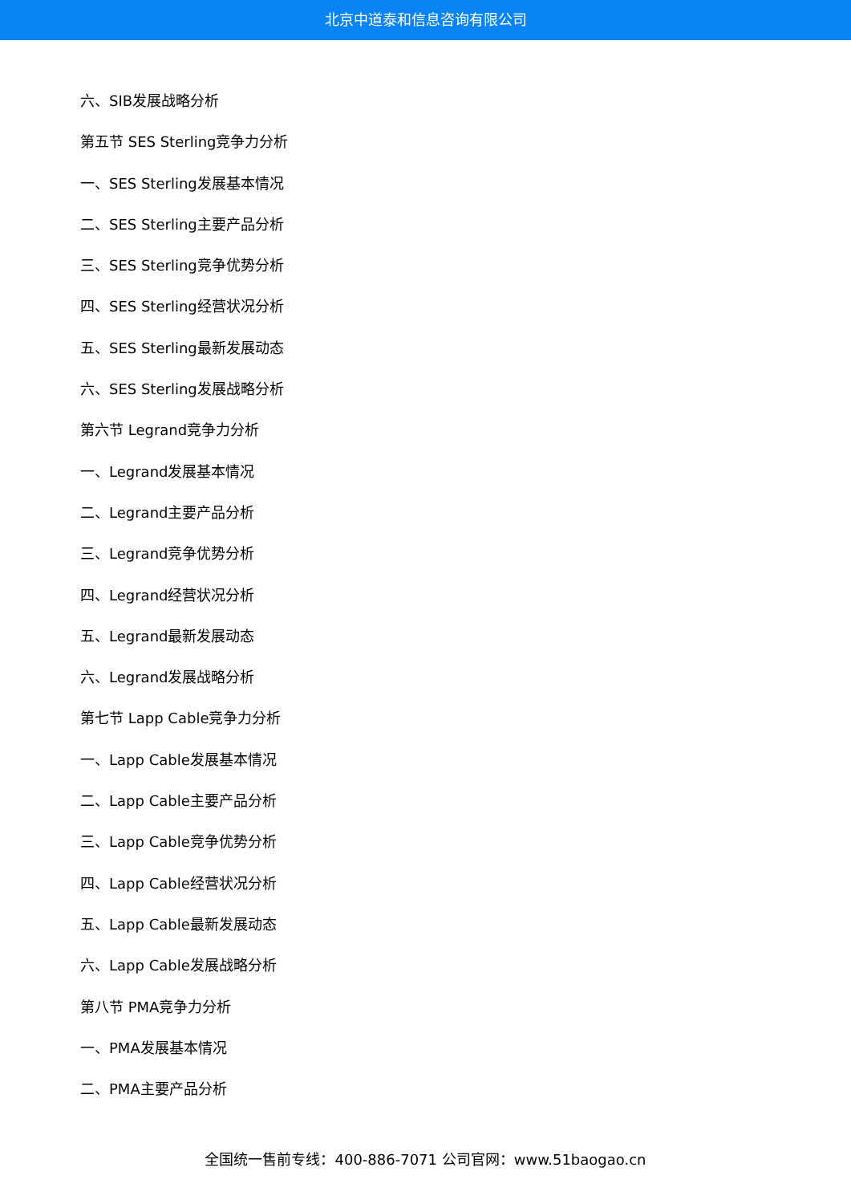北京中道泰和信息咨询有限公司
六、SIB发展战略分析
第五节 SES Sterling竞争力分析
一、SES Sterling发展基本情况
二、SES Sterling主要产品分析
三、SES Sterling竞争优势分析
四、SES Sterling经营状况分析
五、SES Sterling最新发展动态
六、SES Sterling发展战略分析
第六节 Legrand竞争力分析
一、Legrand发展基本情况
二、Legrand主要产品分析
三、Legrand竞争优势分析
四、Legrand经营状况分析
五、Legrand最新发展动态
六、Legrand发展战略分析
第七节 Lapp Cable竞争力分析
一、Lapp Cable发展基本情况
二、Lapp Cable主要产品分析
三、Lapp Cable竞争优势分析
四、Lapp Cable经营状况分析
五、Lapp Cable最新发展动态
六、Lapp Cable发展战略分析
第八节 PMA竞争力分析
一、PMA发展基本情况
二、PMA主要产品分析
全国统一售前专线：400-886-7071 公司官网：www.51baogao.cn